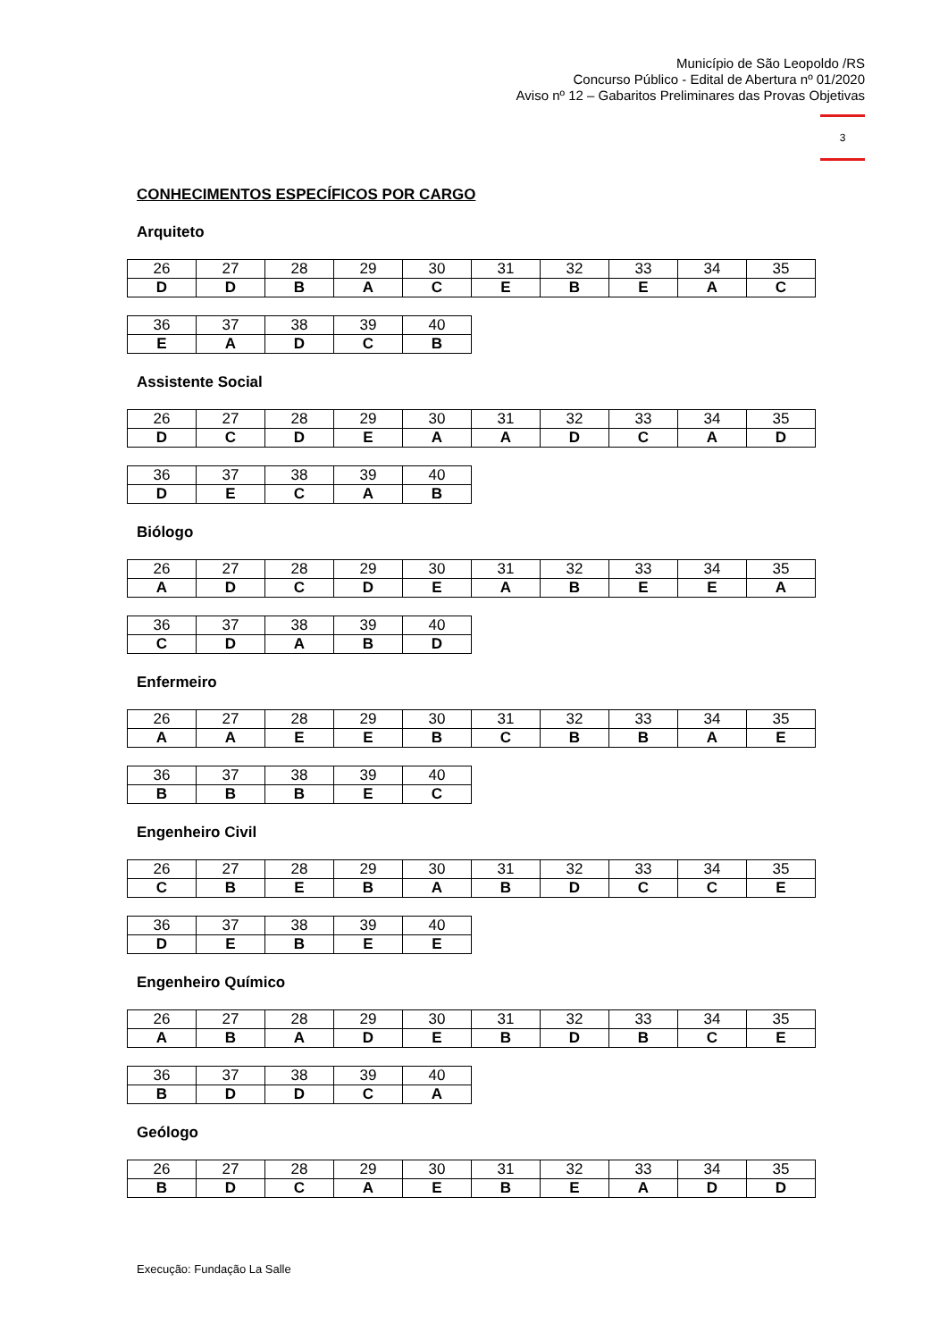Município de São Leopoldo /RS
Concurso Público - Edital de Abertura nº 01/2020
Aviso nº 12 – Gabaritos Preliminares das Provas Objetivas
3
CONHECIMENTOS ESPECÍFICOS POR CARGO
Arquiteto
| 26 | 27 | 28 | 29 | 30 | 31 | 32 | 33 | 34 | 35 |
| D | D | B | A | C | E | B | E | A | C |
| 36 | 37 | 38 | 39 | 40 |
| E | A | D | C | B |
Assistente Social
| 26 | 27 | 28 | 29 | 30 | 31 | 32 | 33 | 34 | 35 |
| D | C | D | E | A | A | D | C | A | D |
| 36 | 37 | 38 | 39 | 40 |
| D | E | C | A | B |
Biólogo
| 26 | 27 | 28 | 29 | 30 | 31 | 32 | 33 | 34 | 35 |
| A | D | C | D | E | A | B | E | E | A |
| 36 | 37 | 38 | 39 | 40 |
| C | D | A | B | D |
Enfermeiro
| 26 | 27 | 28 | 29 | 30 | 31 | 32 | 33 | 34 | 35 |
| A | A | E | E | B | C | B | B | A | E |
| 36 | 37 | 38 | 39 | 40 |
| B | B | B | E | C |
Engenheiro Civil
| 26 | 27 | 28 | 29 | 30 | 31 | 32 | 33 | 34 | 35 |
| C | B | E | B | A | B | D | C | C | E |
| 36 | 37 | 38 | 39 | 40 |
| D | E | B | E | E |
Engenheiro Químico
| 26 | 27 | 28 | 29 | 30 | 31 | 32 | 33 | 34 | 35 |
| A | B | A | D | E | B | D | B | C | E |
| 36 | 37 | 38 | 39 | 40 |
| B | D | D | C | A |
Geólogo
| 26 | 27 | 28 | 29 | 30 | 31 | 32 | 33 | 34 | 35 |
| B | D | C | A | E | B | E | A | D | D |
Execução: Fundação La Salle